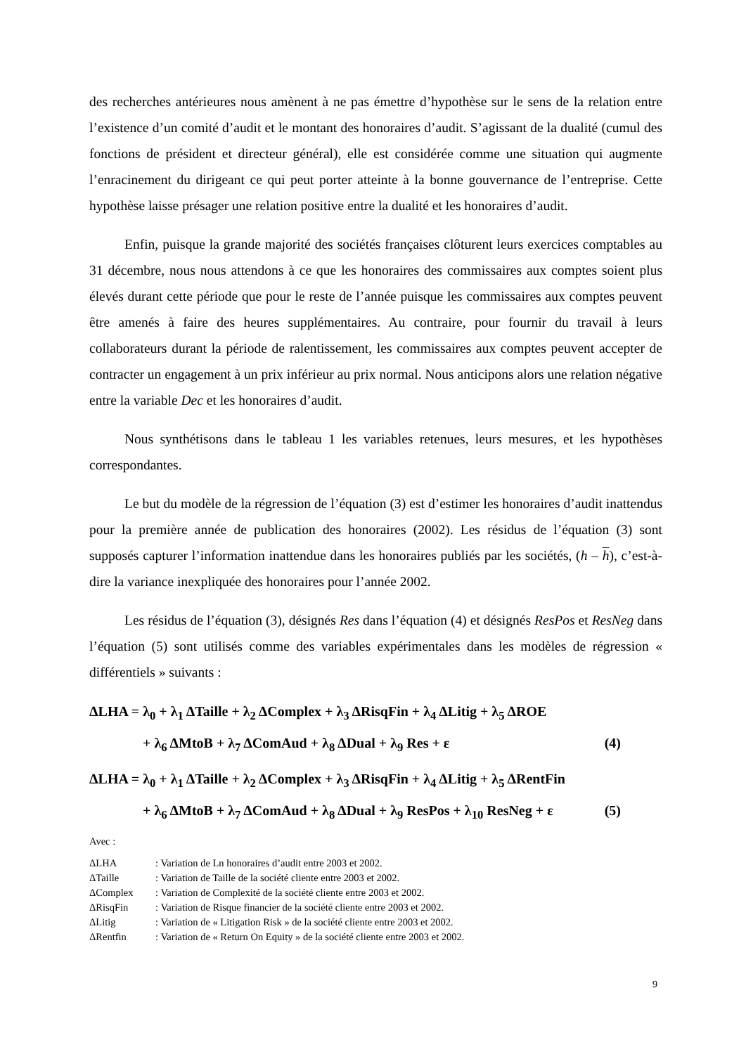des recherches antérieures nous amènent à ne pas émettre d’hypothèse sur le sens de la relation entre l’existence d’un comité d’audit et le montant des honoraires d’audit. S’agissant de la dualité (cumul des fonctions de président et directeur général), elle est considérée comme une situation qui augmente l’enracinement du dirigeant ce qui peut porter atteinte à la bonne gouvernance de l’entreprise. Cette hypothèse laisse présager une relation positive entre la dualité et les honoraires d’audit.
Enfin, puisque la grande majorité des sociétés françaises clôturent leurs exercices comptables au 31 décembre, nous nous attendons à ce que les honoraires des commissaires aux comptes soient plus élevés durant cette période que pour le reste de l’année puisque les commissaires aux comptes peuvent être amenés à faire des heures supplémentaires. Au contraire, pour fournir du travail à leurs collaborateurs durant la période de ralentissement, les commissaires aux comptes peuvent accepter de contracter un engagement à un prix inférieur au prix normal. Nous anticipons alors une relation négative entre la variable Dec et les honoraires d’audit.
Nous synthétisons dans le tableau 1 les variables retenues, leurs mesures, et les hypothèses correspondantes.
Le but du modèle de la régression de l’équation (3) est d’estimer les honoraires d’audit inattendus pour la première année de publication des honoraires (2002). Les résidus de l’équation (3) sont supposés capturer l’information inattendue dans les honoraires publiés par les sociétés, (h – h), c’est-à-dire la variance inexpliquée des honoraires pour l’année 2002.
Les résidus de l’équation (3), désignés Res dans l’équation (4) et désignés ResPos et ResNeg dans l’équation (5) sont utilisés comme des variables expérimentales dans les modèles de régression « différentiels » suivants :
ΔLHA = λ<sub>0</sub> + λ<sub>1</sub> ΔTaille + λ<sub>2</sub> ΔComplex + λ<sub>3</sub> ΔRisqFin + λ<sub>4</sub> ΔLitig + λ<sub>5</sub> ΔROE
+ λ<sub>6</sub> ΔMtoB + λ<sub>7</sub> ΔComAud + λ<sub>8</sub> ΔDual + λ<sub>9</sub> Res + ε (4)
ΔLHA = λ<sub>0</sub> + λ<sub>1</sub> ΔTaille + λ<sub>2</sub> ΔComplex + λ<sub>3</sub> ΔRisqFin + λ<sub>4</sub> ΔLitig + λ<sub>5</sub> ΔRentFin
+ λ<sub>6</sub> ΔMtoB + λ<sub>7</sub> ΔComAud + λ<sub>8</sub> ΔDual + λ<sub>9</sub> ResPos + λ<sub>10</sub> ResNeg + ε (5)
Avec :
| ΔLHA | : Variation de Ln honoraires d’audit entre 2003 et 2002. |
| ΔTaille | : Variation de Taille de la société cliente entre 2003 et 2002. |
| ΔComplex | : Variation de Complexité de la société cliente entre 2003 et 2002. |
| ΔRisqFin | : Variation de Risque financier de la société cliente entre 2003 et 2002. |
| ΔLitig | : Variation de « Litigation Risk » de la société cliente entre 2003 et 2002. |
| ΔRentfin | : Variation de « Return On Equity » de la société cliente entre 2003 et 2002. |
9